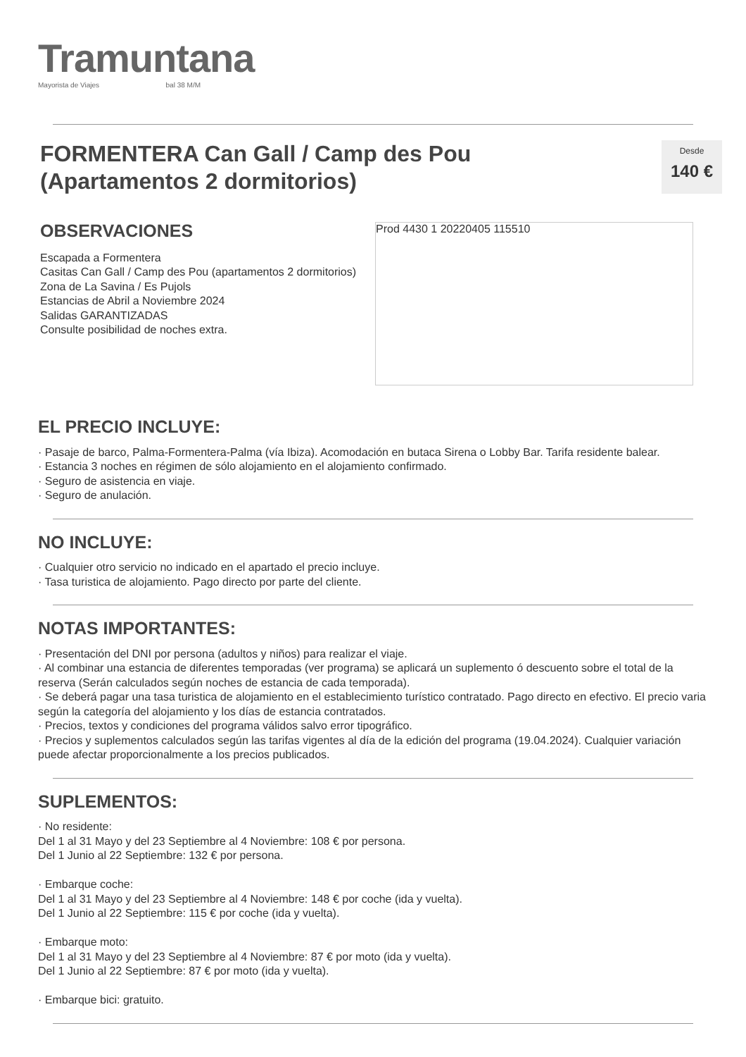Tramuntana
Mayorista de Viajes bal 38 M/M
FORMENTERA Can Gall / Camp des Pou
(Apartamentos 2 dormitorios)
Desde
140 €
OBSERVACIONES
Escapada a Formentera
Casitas Can Gall / Camp des Pou (apartamentos 2 dormitorios)
Zona de La Savina / Es Pujols
Estancias de Abril a Noviembre 2024
Salidas GARANTIZADAS
Consulte posibilidad de noches extra.
Prod 4430 1 20220405 115510
EL PRECIO INCLUYE:
· Pasaje de barco, Palma-Formentera-Palma (vía Ibiza). Acomodación en butaca Sirena o Lobby Bar. Tarifa residente balear.
· Estancia 3 noches en régimen de sólo alojamiento en el alojamiento confirmado.
· Seguro de asistencia en viaje.
· Seguro de anulación.
NO INCLUYE:
· Cualquier otro servicio no indicado en el apartado el precio incluye.
· Tasa turistica de alojamiento. Pago directo por parte del cliente.
NOTAS IMPORTANTES:
· Presentación del DNI por persona (adultos y niños) para realizar el viaje.
· Al combinar una estancia de diferentes temporadas (ver programa) se aplicará un suplemento ó descuento sobre el total de la reserva (Serán calculados según noches de estancia de cada temporada).
· Se deberá pagar una tasa turistica de alojamiento en el establecimiento turístico contratado. Pago directo en efectivo. El precio varia según la categoría del alojamiento y los días de estancia contratados.
· Precios, textos y condiciones del programa válidos salvo error tipográfico.
· Precios y suplementos calculados según las tarifas vigentes al día de la edición del programa (19.04.2024). Cualquier variación puede afectar proporcionalmente a los precios publicados.
SUPLEMENTOS:
· No residente:
Del 1 al 31 Mayo y del 23 Septiembre al 4 Noviembre: 108 € por persona.
Del 1 Junio al 22 Septiembre: 132 € por persona.
· Embarque coche:
Del 1 al 31 Mayo y del 23 Septiembre al 4 Noviembre: 148 € por coche (ida y vuelta).
Del 1 Junio al 22 Septiembre: 115 € por coche (ida y vuelta).
· Embarque moto:
Del 1 al 31 Mayo y del 23 Septiembre al 4 Noviembre: 87 € por moto (ida y vuelta).
Del 1 Junio al 22 Septiembre: 87 € por moto (ida y vuelta).
· Embarque bici: gratuito.